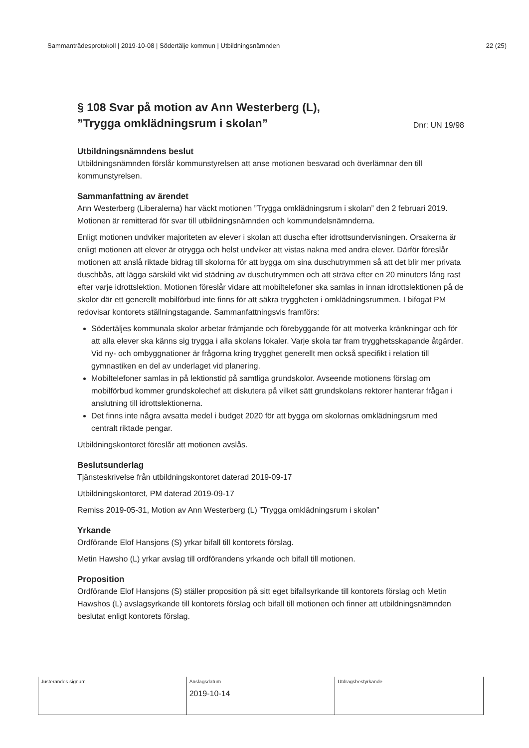Sammanträdesprotokoll | 2019-10-08 | Södertälje kommun | Utbildningsnämnden 22 (25)
§ 108 Svar på motion av Ann Westerberg (L),
”Trygga omklädningsrum i skolan”
Dnr: UN 19/98
Utbildningsnämndens beslut
Utbildningsnämnden förslår kommunstyrelsen att anse motionen besvarad och överlämnar den till kommunstyrelsen.
Sammanfattning av ärendet
Ann Westerberg (Liberalerna) har väckt motionen ”Trygga omklädningsrum i skolan” den 2 februari 2019. Motionen är remitterad för svar till utbildningsnämnden och kommundelsnämnderna.
Enligt motionen undviker majoriteten av elever i skolan att duscha efter idrottsundervisningen. Orsakerna är enligt motionen att elever är otrygga och helst undviker att vistas nakna med andra elever. Därför föreslår motionen att anslå riktade bidrag till skolorna för att bygga om sina duschutrymmen så att det blir mer privata duschbås, att lägga särskild vikt vid städning av duschutrymmen och att sträva efter en 20 minuters lång rast efter varje idrottslektion. Motionen föreslår vidare att mobiltelefoner ska samlas in innan idrottslektionen på de skolor där ett generellt mobilförbud inte finns för att säkra tryggheten i omklädningsrummen. I bifogat PM redovisar kontorets ställningstagande. Sammanfattningsvis framförs:
Södertäljes kommunala skolor arbetar främjande och förebyggande för att motverka kränkningar och för att alla elever ska känns sig trygga i alla skolans lokaler. Varje skola tar fram trygghetsskapande åtgärder. Vid ny- och ombyggnationer är frågorna kring trygghet generellt men också specifikt i relation till gymnastiken en del av underlaget vid planering.
Mobiltelefoner samlas in på lektionstid på samtliga grundskolor. Avseende motionens förslag om mobilförbud kommer grundskolechef att diskutera på vilket sätt grundskolans rektorer hanterar frågan i anslutning till idrottslektionerna.
Det finns inte några avsatta medel i budget 2020 för att bygga om skolornas omklädningsrum med centralt riktade pengar.
Utbildningskontoret föreslår att motionen avslås.
Beslutsunderlag
Tjänsteskrivelse från utbildningskontoret daterad 2019-09-17
Utbildningskontoret, PM daterad 2019-09-17
Remiss 2019-05-31, Motion av Ann Westerberg (L) ”Trygga omklädningsrum i skolan”
Yrkande
Ordförande Elof Hansjons (S) yrkar bifall till kontorets förslag.
Metin Hawsho (L) yrkar avslag till ordförandens yrkande och bifall till motionen.
Proposition
Ordförande Elof Hansjons (S) ställer proposition på sitt eget bifallsyrkande till kontorets förslag och Metin Hawshos (L) avslagsyrkande till kontorets förslag och bifall till motionen och finner att utbildningsnämnden beslutat enligt kontorets förslag.
| Justerandes signum | Anslagsdatum 2019-10-14 | Utdragsbestyrkande |